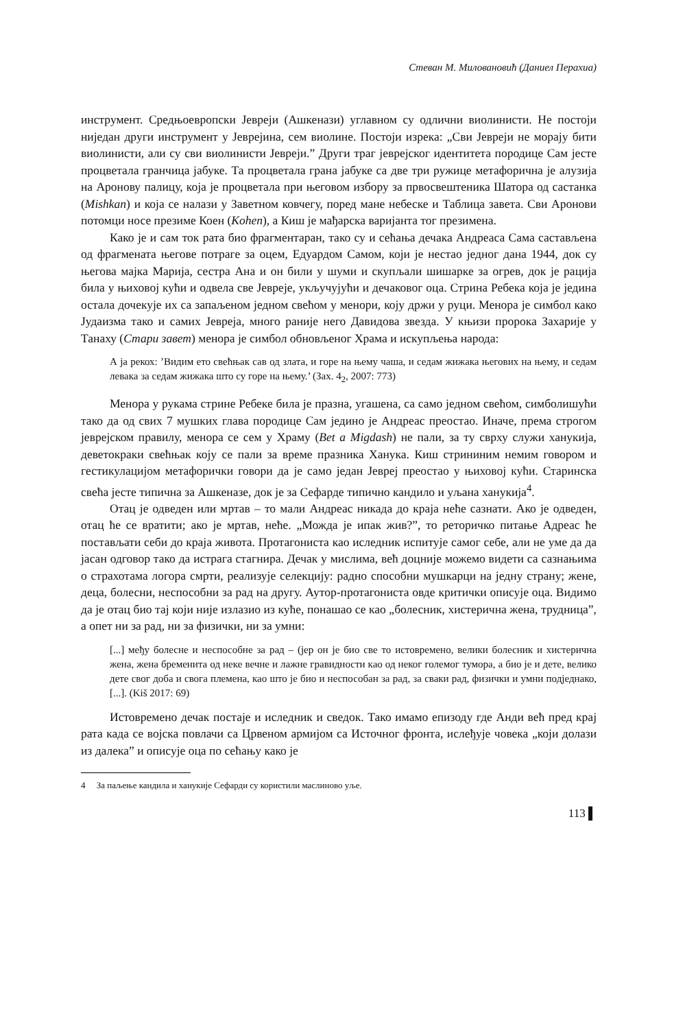Стеван М. Миловановић (Даниел Перахиа)
инструмент. Средњоевропски Јевреји (Ашкенази) углавном су одлични виолинисти. Не постоји ниједан други инструмент у Јеврејина, сем виолине. Постоји изрека: „Сви Јевреји не морају бити виолинисти, али су сви виолинисти Јевреји.” Други траг јеврејског идентитета породице Сам јесте процветала гранчица јабуке. Та процветала грана јабуке са две три ружице метафорична је алузија на Аронову палицу, која је процветала при његовом избору за првосвештеника Шатора од састанка (Mishkan) и која се налази у Заветном ковчегу, поред мане небеске и Таблица завета. Сви Аронови потомци носе презиме Коен (Kohen), а Киш је мађарска варијанта тог презимена.
Како је и сам ток рата био фрагментаран, тако су и сећања дечака Андреаса Сама састављена од фрагмената његове потраге за оцем, Едуардом Самом, који је нестао једног дана 1944, док су његова мајка Марија, сестра Ана и он били у шуми и скупљали шишарке за огрев, док је рација била у њиховој кући и одвела све Јевреје, укључујући и дечаковог оца. Стрина Ребека која је једина остала дочекује их са запаљеном једном свећом у менори, коју држи у руци. Менора је симбол како Јудаизма тако и самих Јевреја, много раније него Давидова звезда. У књизи пророка Захарије у Танаху (Стари завет) менора је симбол обновљеног Храма и искупљења народа:
А ја рекох: ’Видим ето свећњак сав од злата, и горе на њему чаша, и седам жижака његових на њему, и седам левака за седам жижака што су горе на њему.’ (Зах. 4<sub>2</sub>, 2007: 773)
Менора у рукама стрине Ребеке била је празна, угашена, са само једном свећом, симболишући тако да од свих 7 мушких глава породице Сам једино је Андреас преостао. Иначе, према строгом јеврејском правилу, менора се сем у Храму (Bet a Migdash) не пали, за ту сврху служи ханукија, деветокраки свећњак коју се пали за време празника Ханука. Киш стрининим немим говором и гестикулацијом метафорички говори да је само један Јевреј преостао у њиховој кући. Старинска свећа јесте типична за Ашкеназе, док је за Сефарде типично кандило и уљана ханукија<sup>4</sup>.
Отац је одведен или мртав – то мали Андреас никада до краја неће сазнати. Ако је одведен, отац ће се вратити; ако је мртав, неће. „Можда је ипак жив?”, то реторичко питање Адреас ће постављати себи до краја живота. Протагониста као иследник испитује самог себе, али не уме да да јасан одговор тако да истрага стагнира. Дечак у мислима, већ доцније можемо видети са сазнањима о страхотама логора смрти, реализује селекцију: радно способни мушкарци на једну страну; жене, деца, болесни, неспособни за рад на другу. Аутор-протагониста овде критички описује оца. Видимо да је отац био тај који није излазио из куће, понашао се као „болесник, хистерична жена, трудница”, а опет ни за рад, ни за физички, ни за умни:
[...] међу болесне и неспособне за рад – (јер он је био све то истовремено, велики болесник и хистерична жена, жена бременита од неке вечне и лажне гравидности као од неког големог тумора, а био је и дете, велико дете свог доба и свога племена, као што је био и неспособан за рад, за сваки рад, физички и умни подједнако, [...]. (Kiš 2017: 69)
Истовремено дечак постаје и иследник и сведок. Тако имамо епизоду где Анди већ пред крај рата када се војска повлачи са Црвеном армијом са Источног фронта, ислеђује човека „који долази из далека” и описује оца по сећању како је
4 За паљење кандила и ханукије Сефарди су користили маслиново уље.
113 ▌